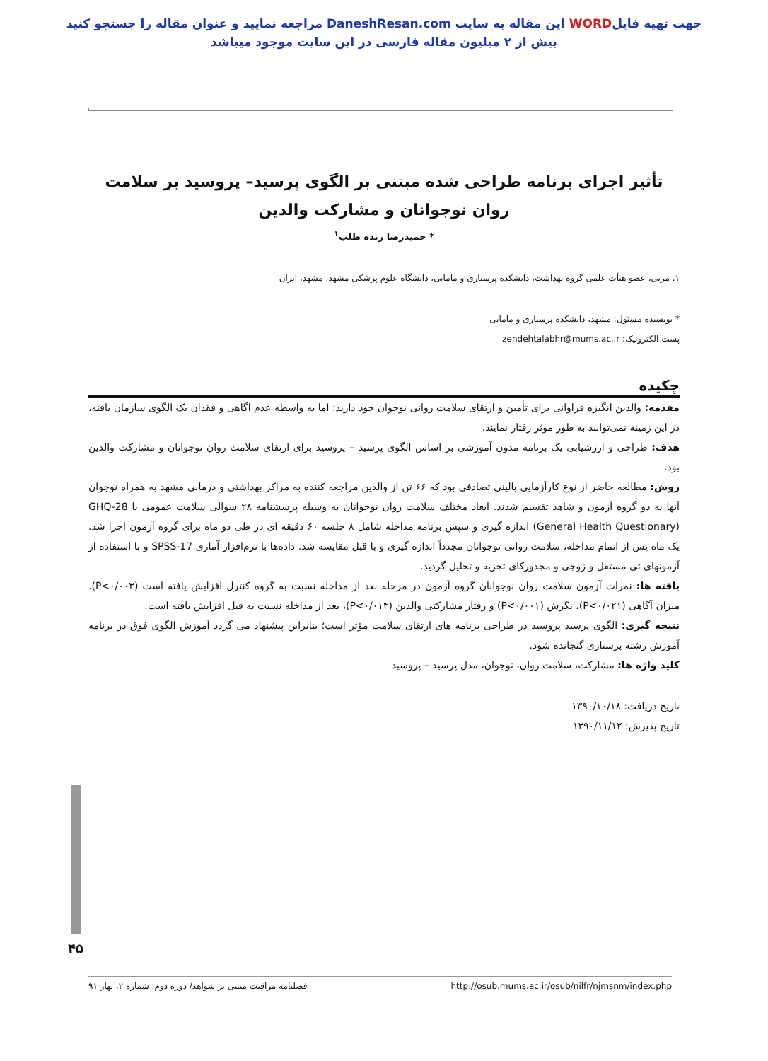جهت تهیه فایلWORD این مقاله به سایت DaneshResan.com مراجعه نمایید و عنوان مقاله را جستجو کنید
بیش از ۲ میلیون مقاله فارسی در این سایت موجود میباشد
تأثیر اجرای برنامه طراحی شده مبتنی بر الگوی پرسید– پروسید بر سلامت روان نوجوانان و مشارکت والدین
* حمیدرضا زنده طلب<sup>۱</sup>
۱. مربی، عضو هیأت علمی گروه بهداشت، دانشکده پرستاری و مامایی، دانشگاه علوم پزشکی مشهد، مشهد، ایران
* نویسنده مسئول: مشهد، دانشکده پرستاری و مامایی
پست الکترونیک: zendehtalabhr@mums.ac.ir
چکیده
مقدمه: والدین انگیزه فراوانی برای تأمین و ارتقای سلامت روانی نوجوان خود دارند؛ اما به واسطه عدم اگاهی و فقدان یک الگوی سازمان یافته، در این زمینه نمی‌توانند به طور موثر رفتار نمایند.
هدف: طراحی و ارزشیابی یک برنامه مدون آموزشی بر اساس الگوی پرسید – پروسید برای ارتقای سلامت روان نوجوانان و مشارکت والدین بود.
روش: مطالعه حاضر از نوع کارآزمایی بالینی تصادفی بود که ۶۶ تن از والدین مراجعه کننده به مراکز بهداشتی و درمانی مشهد به همراه نوجوان آنها به دو گروه آزمون و شاهد تقسیم شدند. ابعاد مختلف سلامت روان نوجوانان به وسیله پرسشنامه ۲۸ سوالی سلامت عمومی یا GHQ-28 (General Health Questionary) اندازه گیری و سپس برنامه مداخله شامل ۸ جلسه ۶۰ دقیقه ای در طی دو ماه برای گروه آزمون اجرا شد. یک ماه پس از اتمام مداخله، سلامت روانی نوجوانان مجدداً اندازه گیری و با قبل مقایسه شد. داده‌ها با نرم‌افزار آماری SPSS-17 و با استفاده از آزمونهای تی مستقل و زوجی و مجذورکای تجزیه و تحلیل گردید.
یافته ها: نمرات آزمون سلامت روان نوجوانان گروه آزمون در مرحله بعد از مداخله نسبت به گروه کنترل افزایش یافته است (P<۰/۰۰۳). میزان آگاهی (P<۰/۰۲۱)، نگرش (P<۰/۰۰۱) و رفتار مشارکتی والدین (P<۰/۰۱۴)، بعد از مداخله نسبت به قبل افزایش یافته است.
نتیجه گیری: الگوی پرسید پروسید در طراحی برنامه های ارتقای سلامت مؤثر است؛ بنابراین پیشنهاد می گردد آموزش الگوی فوق در برنامه آموزش رشته پرستاری گنجانده شود.
کلید واژه ها: مشارکت، سلامت روان، نوجوان، مدل پرسید – پروسید
تاریخ دریافت: ۱۳۹۰/۱۰/۱۸
تاریخ پذیرش: ۱۳۹۰/۱۱/۱۲
۴۵
فصلنامه مراقبت مبتنی بر شواهد/ دوره دوم، شماره ۲، بهار ۹۱ http://osub.mums.ac.ir/osub/nilfr/njmsnm/index.php